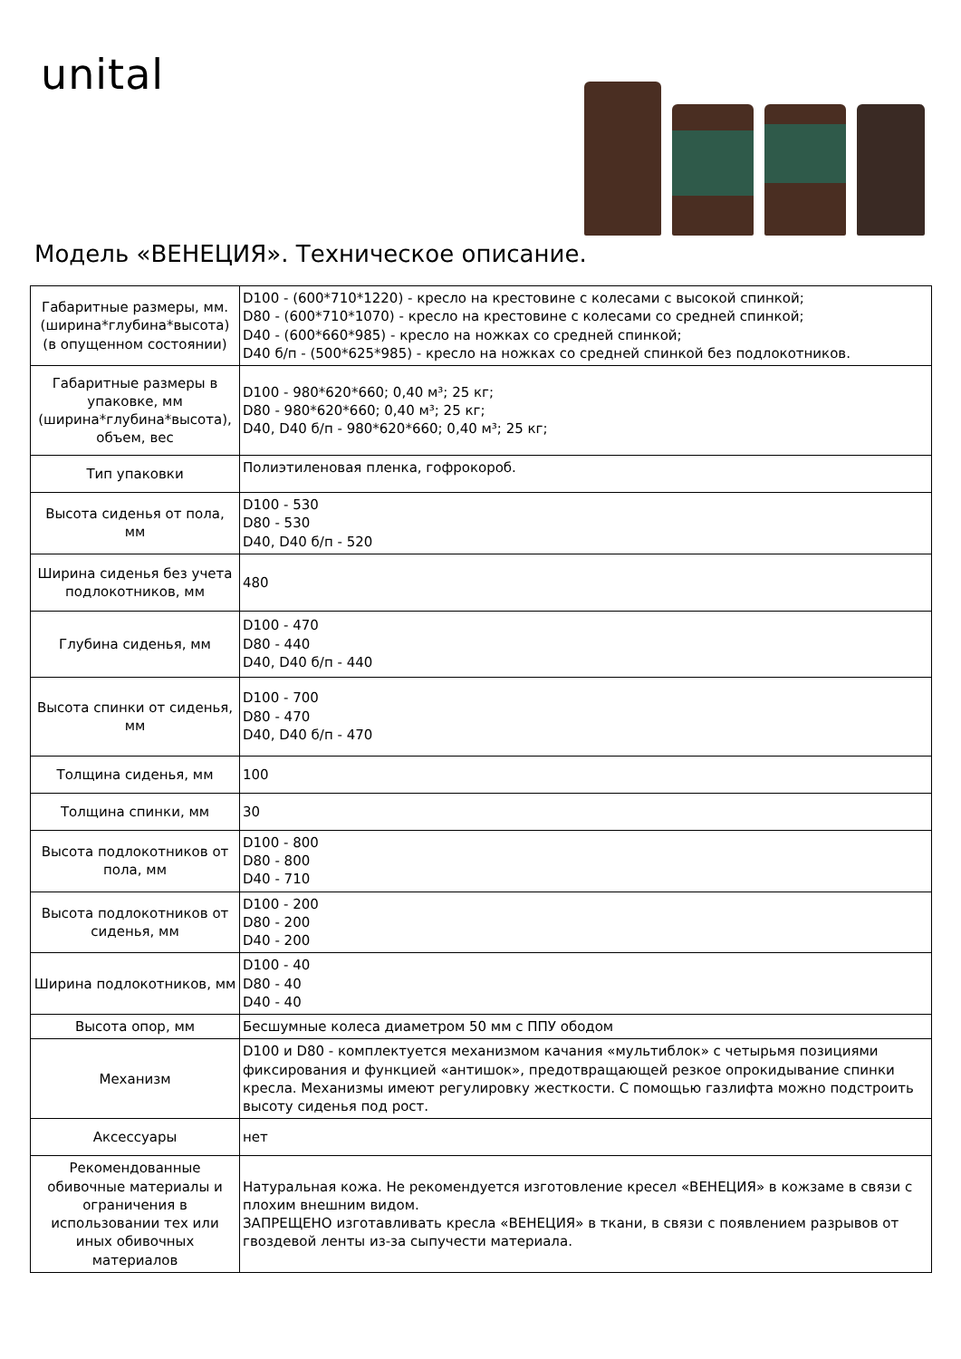unital
Модель «ВЕНЕЦИЯ». Техническое описание.
| Габаритные размеры, мм. (ширина*глубина*высота) (в опущенном состоянии) | D100 - (600*710*1220) - кресло на крестовине с колесами с высокой спинкой; D80 - (600*710*1070) - кресло на крестовине с колесами со средней спинкой; D40 - (600*660*985) - кресло на ножках со средней спинкой; D40 б/п - (500*625*985) - кресло на ножках со средней спинкой без подлокотников. |
| Габаритные размеры в упаковке, мм (ширина*глубина*высота), объем, вес | D100 - 980*620*660; 0,40 м³; 25 кг; D80 - 980*620*660; 0,40 м³; 25 кг; D40, D40 б/п - 980*620*660; 0,40 м³; 25 кг; |
| Тип упаковки | Полиэтиленовая пленка, гофрокороб. |
| Высота сиденья от пола, мм | D100 - 530 D80 - 530 D40, D40 б/п - 520 |
| Ширина сиденья без учета подлокотников, мм | 480 |
| Глубина сиденья, мм | D100 - 470 D80 - 440 D40, D40 б/п - 440 |
| Высота спинки от сиденья, мм | D100 - 700 D80 - 470 D40, D40 б/п - 470 |
| Толщина сиденья, мм | 100 |
| Толщина спинки, мм | 30 |
| Высота подлокотников от пола, мм | D100 - 800 D80 - 800 D40 - 710 |
| Высота подлокотников от сиденья, мм | D100 - 200 D80 - 200 D40 - 200 |
| Ширина подлокотников, мм | D100 - 40 D80 - 40 D40 - 40 |
| Высота опор, мм | Бесшумные колеса диаметром 50 мм с ППУ ободом |
| Механизм | D100 и D80 - комплектуется механизмом качания «мультиблок» с четырьмя позициями фиксирования и функцией «антишок», предотвращающей резкое опрокидывание спинки кресла. Механизмы имеют регулировку жесткости. С помощью газлифта можно подстроить высоту сиденья под рост. |
| Аксессуары | нет |
| Рекомендованные обивочные материалы и ограничения в использовании тех или иных обивочных материалов | Натуральная кожа. Не рекомендуется изготовление кресел «ВЕНЕЦИЯ» в кожзаме в связи с плохим внешним видом. ЗАПРЕЩЕНО изготавливать кресла «ВЕНЕЦИЯ» в ткани, в связи с появлением разрывов от гвоздевой ленты из-за сыпучести материала. |